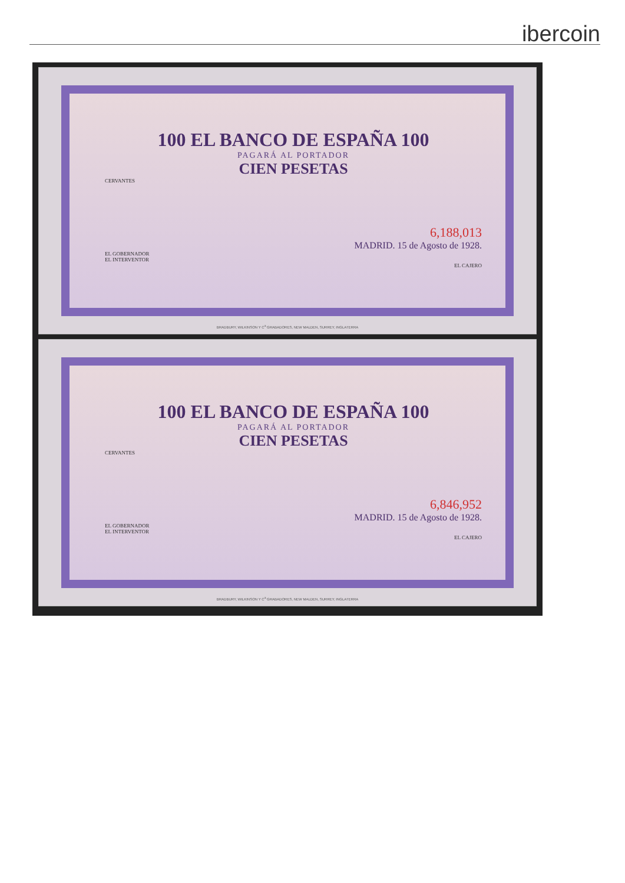ibercoin
100 EL BANCO DE ESPAÑA 100
PAGARÁ AL PORTADOR
CIEN PESETAS
CERVANTES
6,188,013
MADRID. 15 de Agosto de 1928.
EL GOBERNADOR
EL INTERVENTOR
EL CAJERO
BRADBURY, WILKINSON Y C<sup>a</sup> GRABADORES, NEW MALDEN, SURREY, INGLATERRA
100 EL BANCO DE ESPAÑA 100
PAGARÁ AL PORTADOR
CIEN PESETAS
CERVANTES
6,846,952
MADRID. 15 de Agosto de 1928.
EL GOBERNADOR
EL INTERVENTOR
EL CAJERO
BRADBURY, WILKINSON Y C<sup>a</sup> GRABADORES, NEW MALDEN, SURREY, INGLATERRA